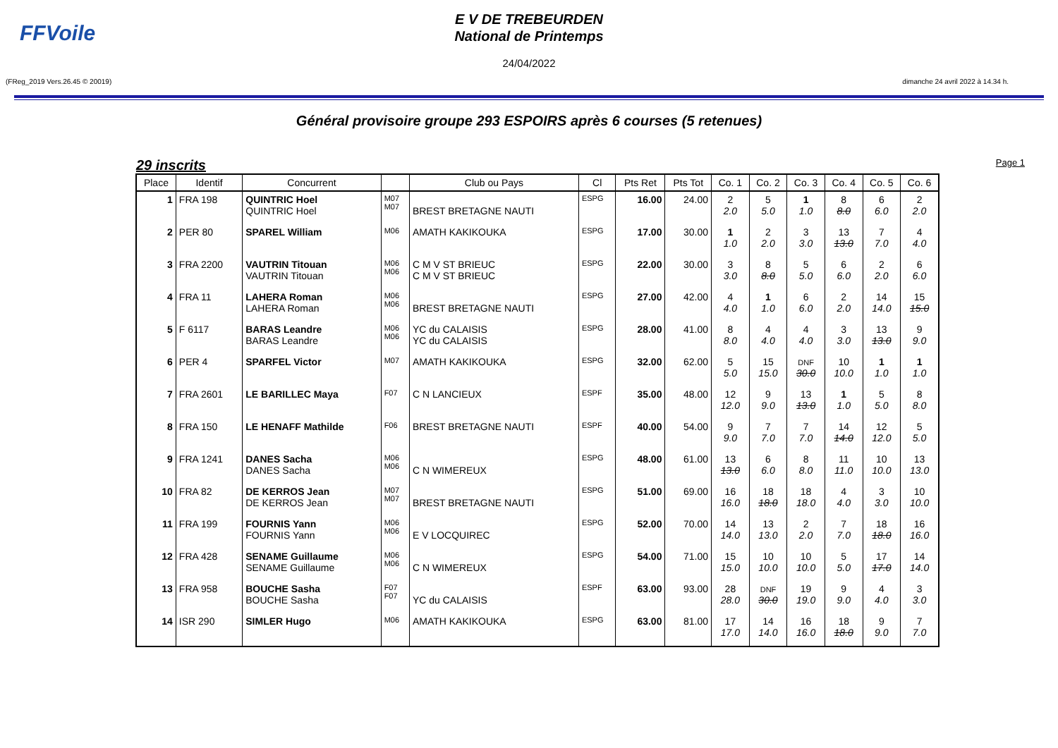FFVoile
E V DE TREBEURDEN
National de Printemps
24/04/2022
(FReg_2019 Vers.26.45 © 20019) dimanche 24 avril 2022 à 14.34 h.
Général provisoire groupe 293 ESPOIRS après 6 courses (5 retenues)
29 inscrits Page 1
| Place | Identif | Concurrent | | Club ou Pays | Cl | Pts Ret | Pts Tot | Co. 1 | Co. 2 | Co. 3 | Co. 4 | Co. 5 | Co. 6 |
| --- | --- | --- | --- | --- | --- | --- | --- | --- | --- | --- | --- | --- | --- |
| 1 | FRA 198 | QUINTRIC Hoel QUINTRIC Hoel | M07 M07 | BREST BRETAGNE NAUTI | ESPG | 16.00 | 24.00 | 2 2.0 | 5 5.0 | 1 1.0 | 8 8.0 | 6 6.0 | 2 2.0 |
| 2 | PER 80 | SPAREL William | M06 | AMATH KAKIKOUKA | ESPG | 17.00 | 30.00 | 1 1.0 | 2 2.0 | 3 3.0 | 13 13.0 | 7 7.0 | 4 4.0 |
| 3 | FRA 2200 | VAUTRIN Titouan VAUTRIN Titouan | M06 M06 | C M V ST BRIEUC C M V ST BRIEUC | ESPG | 22.00 | 30.00 | 3 3.0 | 8 8.0 | 5 5.0 | 6 6.0 | 2 2.0 | 6 6.0 |
| 4 | FRA 11 | LAHERA Roman LAHERA Roman | M06 M06 | BREST BRETAGNE NAUTI | ESPG | 27.00 | 42.00 | 4 4.0 | 1 1.0 | 6 6.0 | 2 2.0 | 14 14.0 | 15 15.0 |
| 5 | F 6117 | BARAS Leandre BARAS Leandre | M06 M06 | YC du CALAISIS YC du CALAISIS | ESPG | 28.00 | 41.00 | 8 8.0 | 4 4.0 | 4 4.0 | 3 3.0 | 13 13.0 | 9 9.0 |
| 6 | PER 4 | SPARFEL Victor | M07 | AMATH KAKIKOUKA | ESPG | 32.00 | 62.00 | 5 5.0 | 15 15.0 | DNF 30.0 | 10 10.0 | 1 1.0 | 1 1.0 |
| 7 | FRA 2601 | LE BARILLEC Maya | F07 | C N LANCIEUX | ESPF | 35.00 | 48.00 | 12 12.0 | 9 9.0 | 13 13.0 | 1 1.0 | 5 5.0 | 8 8.0 |
| 8 | FRA 150 | LE HENAFF Mathilde | F06 | BREST BRETAGNE NAUTI | ESPF | 40.00 | 54.00 | 9 9.0 | 7 7.0 | 7 7.0 | 14 14.0 | 12 12.0 | 5 5.0 |
| 9 | FRA 1241 | DANES Sacha DANES Sacha | M06 M06 | C N WIMEREUX | ESPG | 48.00 | 61.00 | 13 13.0 | 6 6.0 | 8 8.0 | 11 11.0 | 10 10.0 | 13 13.0 |
| 10 | FRA 82 | DE KERROS Jean DE KERROS Jean | M07 M07 | BREST BRETAGNE NAUTI | ESPG | 51.00 | 69.00 | 16 16.0 | 18 18.0 | 18 18.0 | 4 4.0 | 3 3.0 | 10 10.0 |
| 11 | FRA 199 | FOURNIS Yann FOURNIS Yann | M06 M06 | E V LOCQUIREC | ESPG | 52.00 | 70.00 | 14 14.0 | 13 13.0 | 2 2.0 | 7 7.0 | 18 18.0 | 16 16.0 |
| 12 | FRA 428 | SENAME Guillaume SENAME Guillaume | M06 M06 | C N WIMEREUX | ESPG | 54.00 | 71.00 | 15 15.0 | 10 10.0 | 10 10.0 | 5 5.0 | 17 17.0 | 14 14.0 |
| 13 | FRA 958 | BOUCHE Sasha BOUCHE Sasha | F07 F07 | YC du CALAISIS | ESPF | 63.00 | 93.00 | 28 28.0 | DNF 30.0 | 19 19.0 | 9 9.0 | 4 4.0 | 3 3.0 |
| 14 | ISR 290 | SIMLER Hugo | M06 | AMATH KAKIKOUKA | ESPG | 63.00 | 81.00 | 17 17.0 | 14 14.0 | 16 16.0 | 18 18.0 | 9 9.0 | 7 7.0 |